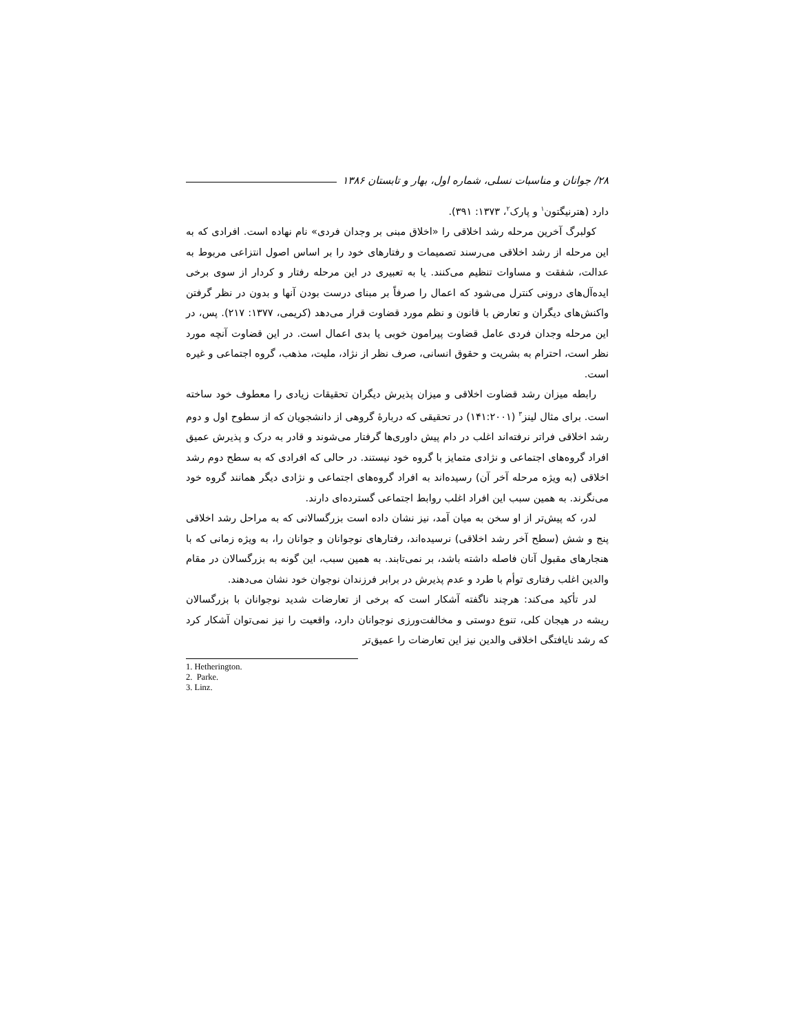۲۸/ جوانان و مناسبات نسلی، شماره اول، بهار و تابستان ۱۳۸۶
دارد (هترنیگتون<sup>۱</sup> و پارک<sup>۲</sup>، ۱۳۷۳: ۳۹۱).
کولبرگ آخرین مرحله رشد اخلاقی را «اخلاق مبنی بر وجدان فردی» نام نهاده است. افرادی که به این مرحله از رشد اخلاقی می‌رسند تصمیمات و رفتارهای خود را بر اساس اصول انتزاعی مربوط به عدالت، شفقت و مساوات تنظیم می‌کنند. یا به تعبیری در این مرحله رفتار و کردار از سوی برخی ایده‌آل‌های درونی کنترل می‌شود که اعمال را صرفاً بر مبنای درست بودن آنها و بدون در نظر گرفتن واکنش‌های دیگران و تعارض با قانون و نظم مورد قضاوت قرار می‌دهد (کریمی، ۱۳۷۷: ۲۱۷). پس، در این مرحله وجدان فردی عامل قضاوت پیرامون خوبی یا بدی اعمال است. در این قضاوت آنچه مورد نظر است، احترام به بشریت و حقوق انسانی، صرف نظر از نژاد، ملیت، مذهب، گروه اجتماعی و غیره است.
رابطه میزان رشد قضاوت اخلاقی و میزان پذیرش دیگران تحقیقات زیادی را معطوف خود ساخته است. برای مثال لینز<sup>۳</sup> (۱۴۱:۲۰۰۱) در تحقیقی که دربارهٔ گروهی از دانشجویان که از سطوح اول و دوم رشد اخلاقی فراتر نرفته‌اند اغلب در دام پیش داوری‌ها گرفتار می‌شوند و قادر به درک و پذیرش عمیق افراد گروه‌های اجتماعی و نژادی متمایز با گروه خود نیستند. در حالی که افرادی که به سطح دوم رشد اخلاقی (به ویژه مرحله آخر آن) رسیده‌اند به افراد گروه‌های اجتماعی و نژادی دیگر همانند گروه خود می‌نگرند. به همین سبب این افراد اغلب روابط اجتماعی گسترده‌ای دارند.
لدر، که پیش‌تر از او سخن به میان آمد، نیز نشان داده است بزرگسالانی که به مراحل رشد اخلاقی پنج و شش (سطح آخر رشد اخلاقی) نرسیده‌اند، رفتارهای نوجوانان و جوانان را، به ویژه زمانی که با هنجارهای مقبول آنان فاصله داشته باشد، بر نمی‌تابند. به همین سبب، این گونه به بزرگسالان در مقام والدین اغلب رفتاری توأم با طرد و عدم پذیرش در برابر فرزندان نوجوان خود نشان می‌دهند.
لدر تأکید می‌کند: هرچند ناگفته آشکار است که برخی از تعارضات شدید نوجوانان با بزرگسالان ریشه در هیجان کلی، تنوع دوستی و مخالفت‌ورزی نوجوانان دارد، واقعیت را نیز نمی‌توان آشکار کرد که رشد نایافتگی اخلاقی والدین نیز این تعارضات را عمیق‌تر
1. Hetherington.
2. Parke.
3. Linz.